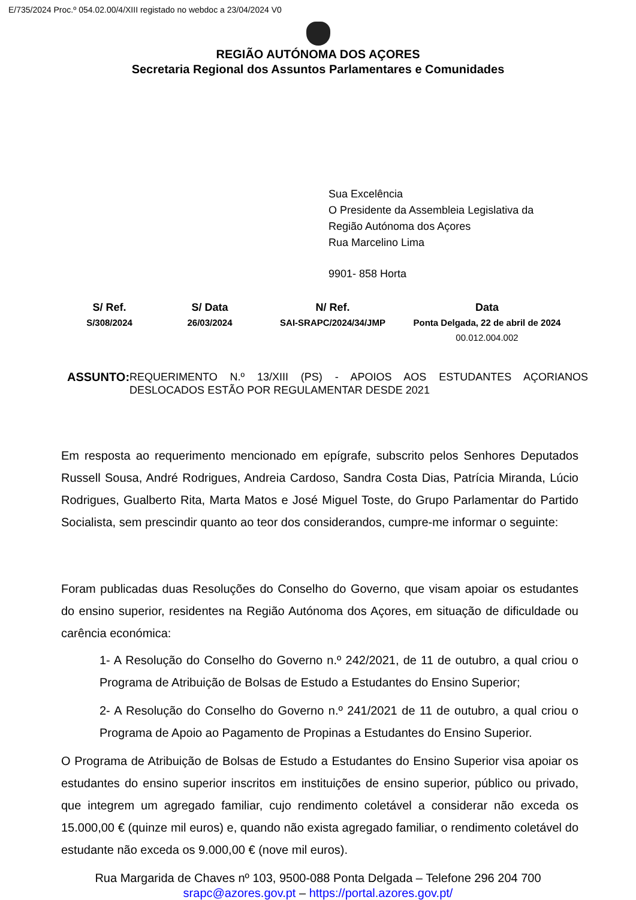E/735/2024 Proc.º 054.02.00/4/XIII registado no webdoc a 23/04/2024 V0
REGIÃO AUTÓNOMA DOS AÇORES
Secretaria Regional dos Assuntos Parlamentares e Comunidades
Sua Excelência
O Presidente da Assembleia Legislativa da
Região Autónoma dos Açores
Rua Marcelino Lima
9901- 858 Horta
| S/ Ref. | S/ Data | N/ Ref. | Data |
| --- | --- | --- | --- |
| S/308/2024 | 26/03/2024 | SAI-SRAPC/2024/34/JMP | Ponta Delgada, 22 de abril de 2024 |
| | | | 00.012.004.002 |
ASSUNTO:
REQUERIMENTO N.º 13/XIII (PS) - APOIOS AOS ESTUDANTES AÇORIANOS DESLOCADOS ESTÃO POR REGULAMENTAR DESDE 2021
Em resposta ao requerimento mencionado em epígrafe, subscrito pelos Senhores Deputados Russell Sousa, André Rodrigues, Andreia Cardoso, Sandra Costa Dias, Patrícia Miranda, Lúcio Rodrigues, Gualberto Rita, Marta Matos e José Miguel Toste, do Grupo Parlamentar do Partido Socialista, sem prescindir quanto ao teor dos considerandos, cumpre-me informar o seguinte:
Foram publicadas duas Resoluções do Conselho do Governo, que visam apoiar os estudantes do ensino superior, residentes na Região Autónoma dos Açores, em situação de dificuldade ou carência económica:
1- A Resolução do Conselho do Governo n.º 242/2021, de 11 de outubro, a qual criou o Programa de Atribuição de Bolsas de Estudo a Estudantes do Ensino Superior;
2- A Resolução do Conselho do Governo n.º 241/2021 de 11 de outubro, a qual criou o Programa de Apoio ao Pagamento de Propinas a Estudantes do Ensino Superior.
O Programa de Atribuição de Bolsas de Estudo a Estudantes do Ensino Superior visa apoiar os estudantes do ensino superior inscritos em instituições de ensino superior, público ou privado, que integrem um agregado familiar, cujo rendimento coletável a considerar não exceda os 15.000,00 € (quinze mil euros) e, quando não exista agregado familiar, o rendimento coletável do estudante não exceda os 9.000,00 € (nove mil euros).
Rua Margarida de Chaves nº 103, 9500-088 Ponta Delgada – Telefone 296 204 700
srapc@azores.gov.pt – https://portal.azores.gov.pt/